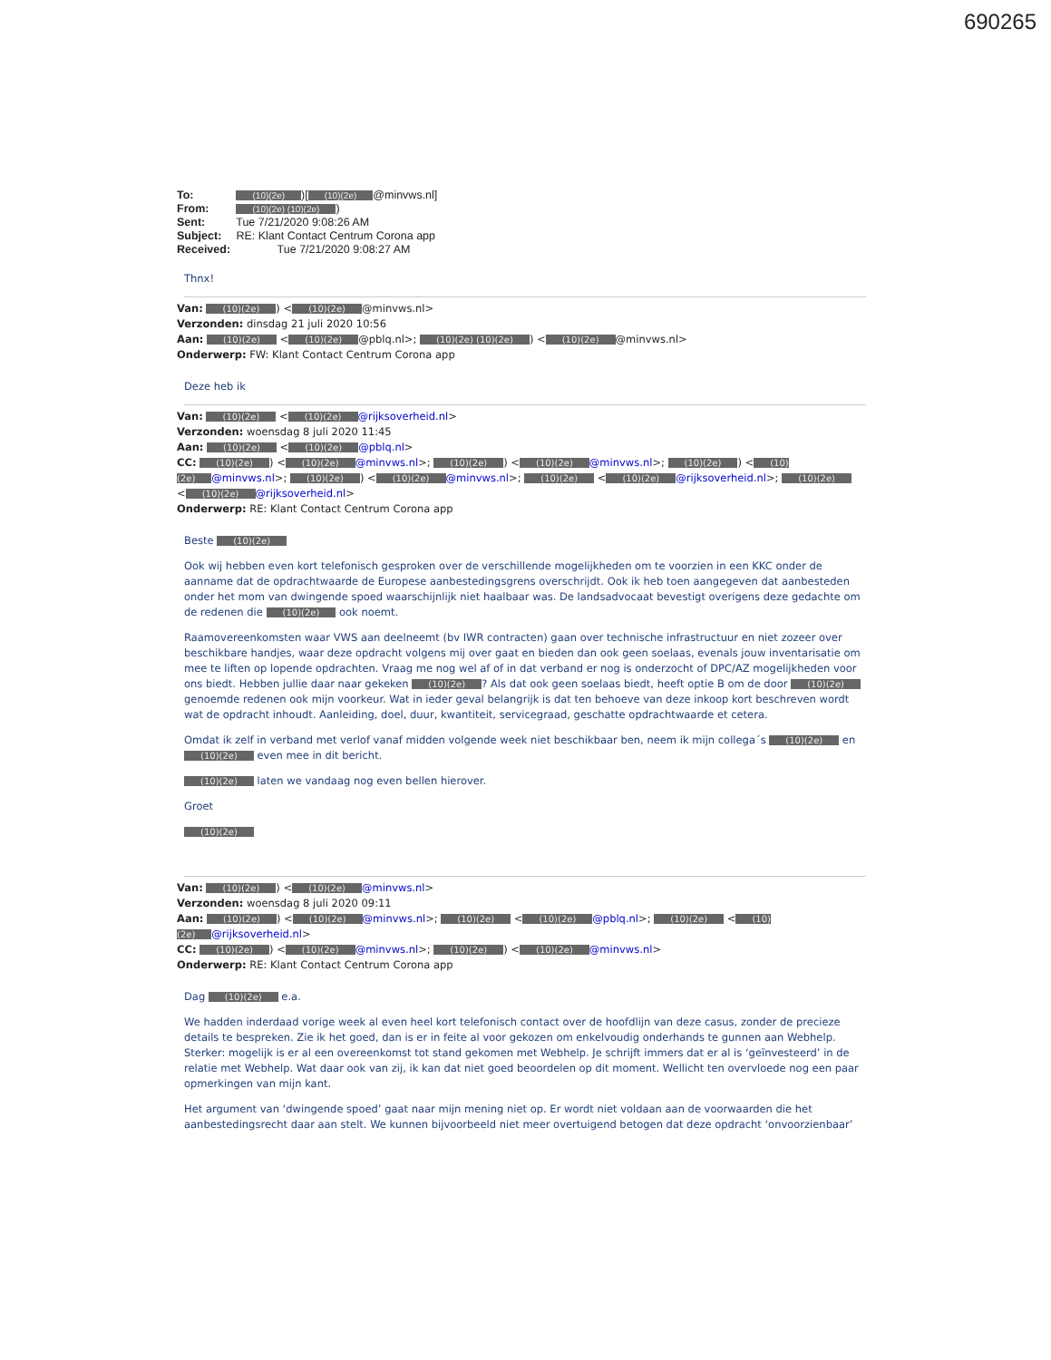690265
To: (10)(2e))[(10)(2e) @minvws.nl]
From: (10)(2e) (10)(2e))
Sent: Tue 7/21/2020 9:08:26 AM
Subject: RE: Klant Contact Centrum Corona app
Received: Tue 7/21/2020 9:08:27 AM
Thnx!
Van: (10)(2e)) < (10)(2e) @minvws.nl>
Verzonden: dinsdag 21 juli 2020 10:56
Aan: (10)(2e) < (10)(2e) @pblq.nl>; (10)(2e) (10)(2e)) < (10)(2e) @minvws.nl>
Onderwerp: FW: Klant Contact Centrum Corona app
Deze heb ik
Van: (10)(2e) < (10)(2e) @rijksoverheid.nl>
Verzonden: woensdag 8 juli 2020 11:45
Aan: (10)(2e) < (10)(2e) @pblq.nl>
CC: (10)(2e)) < (10)(2e) @minvws.nl>; (10)(2e)) < (10)(2e) @minvws.nl>; (10)(2e)) < (10)(2e) @minvws.nl>; (10)(2e)) < (10)(2e) @minvws.nl>; (10)(2e) < (10)(2e) @rijksoverheid.nl>; (10)(2e) < (10)(2e) @rijksoverheid.nl>
Onderwerp: RE: Klant Contact Centrum Corona app
Beste (10)(2e)
Ook wij hebben even kort telefonisch gesproken over de verschillende mogelijkheden om te voorzien in een KKC onder de aanname dat de opdrachtwaarde de Europese aanbestedingsgrens overschrijdt. Ook ik heb toen aangegeven dat aanbesteden onder het mom van dwingende spoed waarschijnlijk niet haalbaar was. De landsadvocaat bevestigt overigens deze gedachte om de redenen die (10)(2e) ook noemt.
Raamovereenkomsten waar VWS aan deelneemt (bv IWR contracten) gaan over technische infrastructuur en niet zozeer over beschikbare handjes, waar deze opdracht volgens mij over gaat en bieden dan ook geen soelaas, evenals jouw inventarisatie om mee te liften op lopende opdrachten. Vraag me nog wel af of in dat verband er nog is onderzocht of DPC/AZ mogelijkheden voor ons biedt. Hebben jullie daar naar gekeken (10)(2e)? Als dat ook geen soelaas biedt, heeft optie B om de door (10)(2e) genoemde redenen ook mijn voorkeur. Wat in ieder geval belangrijk is dat ten behoeve van deze inkoop kort beschreven wordt wat de opdracht inhoudt. Aanleiding, doel, duur, kwantiteit, servicegraad, geschatte opdrachtwaarde et cetera.
Omdat ik zelf in verband met verlof vanaf midden volgende week niet beschikbaar ben, neem ik mijn collega´s (10)(2e) en (10)(2e) even mee in dit bericht.
(10)(2e) laten we vandaag nog even bellen hierover.
Groet
(10)(2e)
Van: (10)(2e)) < (10)(2e) @minvws.nl>
Verzonden: woensdag 8 juli 2020 09:11
Aan: (10)(2e)) < (10)(2e) @minvws.nl>; (10)(2e) < (10)(2e) @pblq.nl>; (10)(2e) < (10)(2e) @rijksoverheid.nl>
CC: (10)(2e)) < (10)(2e) @minvws.nl>; (10)(2e)) < (10)(2e) @minvws.nl>
Onderwerp: RE: Klant Contact Centrum Corona app
Dag (10)(2e) e.a.
We hadden inderdaad vorige week al even heel kort telefonisch contact over de hoofdlijn van deze casus, zonder de precieze details te bespreken. Zie ik het goed, dan is er in feite al voor gekozen om enkelvoudig onderhands te gunnen aan Webhelp. Sterker: mogelijk is er al een overeenkomst tot stand gekomen met Webhelp. Je schrijft immers dat er al is ‘geïnvesteerd’ in de relatie met Webhelp. Wat daar ook van zij, ik kan dat niet goed beoordelen op dit moment. Wellicht ten overvloede nog een paar opmerkingen van mijn kant.
Het argument van ‘dwingende spoed’ gaat naar mijn mening niet op. Er wordt niet voldaan aan de voorwaarden die het aanbestedingsrecht daar aan stelt. We kunnen bijvoorbeeld niet meer overtuigend betogen dat deze opdracht ‘onvoorzienbaar’